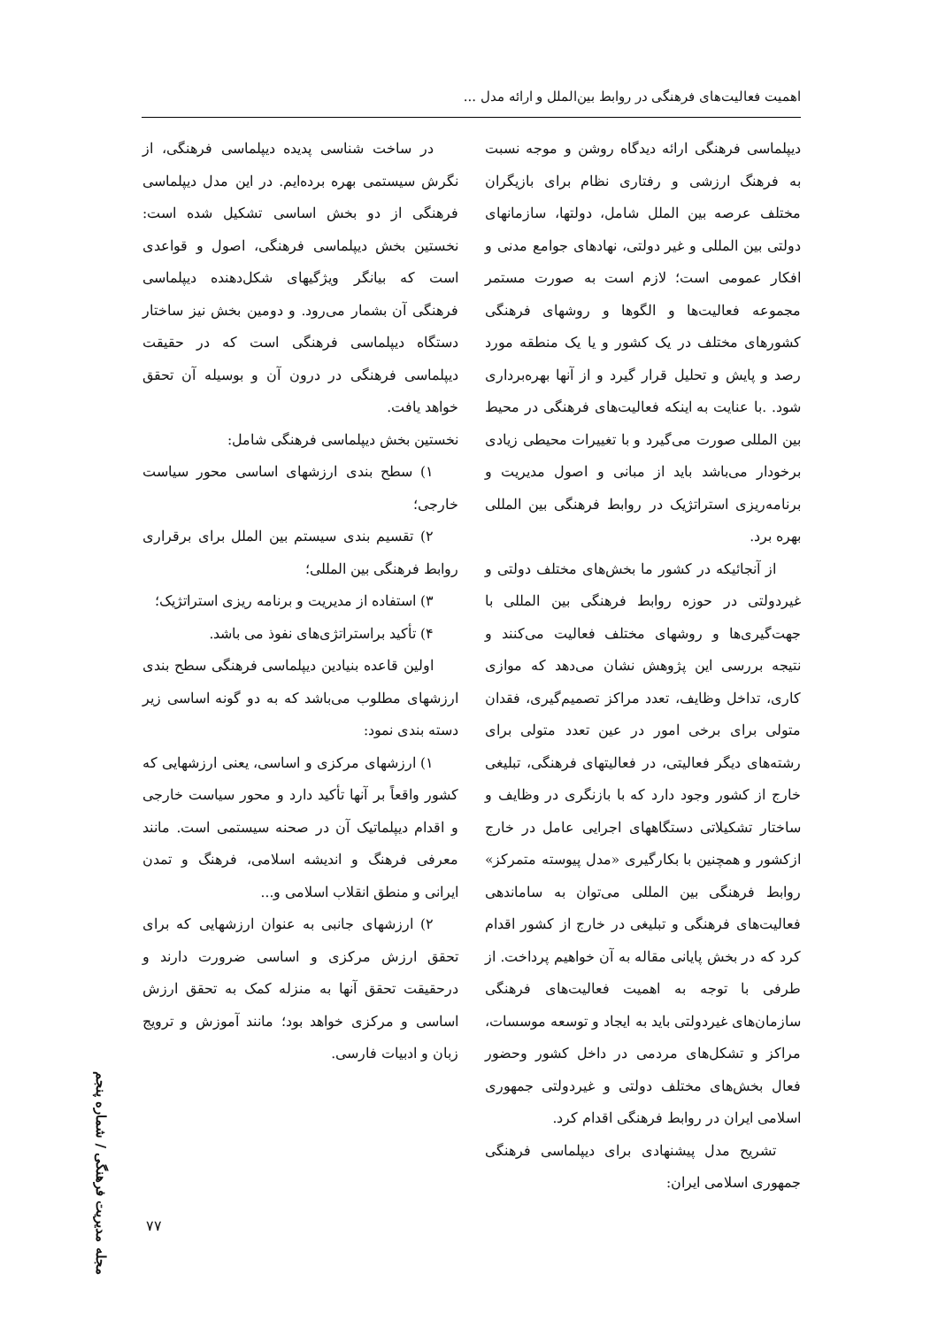اهمیت فعالیت‌های فرهنگی در روابط بین‌الملل و ارائه مدل ...
دیپلماسی فرهنگی ارائه دیدگاه روشن و موجه نسبت به فرهنگ ارزشی و رفتاری نظام برای بازیگران مختلف عرصه بین الملل شامل، دولتها، سازمانهای دولتی بین المللی و غیر دولتی، نهادهای جوامع مدنی و افکار عمومی است؛ لازم است به صورت مستمر مجموعه فعالیت‌ها و الگوها و روشهای فرهنگی کشورهای مختلف در یک کشور و یا یک منطقه مورد رصد و پایش و تحلیل قرار گیرد و از آنها بهره‌برداری شود. .با عنایت به اینکه فعالیت‌های فرهنگی در محیط بین المللی صورت می‌گیرد و با تغییرات محیطی زیادی برخودار می‌باشد باید از مبانی و اصول مدیریت و برنامه‌ریزی استراتژیک در روابط فرهنگی بین المللی بهره برد.
از آنجائیکه در کشور ما بخش‌های مختلف دولتی و غیردولتی در حوزه روابط فرهنگی بین المللی با جهت‌گیری‌ها و روشهای مختلف فعالیت می‌کنند و نتیجه بررسی این پژوهش نشان می‌دهد که موازی کاری، تداخل وظایف، تعدد مراکز تصمیم‌گیری، فقدان متولی برای برخی امور در عین تعدد متولی برای رشته‌های دیگر فعالیتی، در فعالیتهای فرهنگی، تبلیغی خارج از کشور وجود دارد که با بازنگری در وظایف و ساختار تشکیلاتی دستگاههای اجرایی عامل در خارج ازکشور و همچنین با بکارگیری «مدل پیوسته متمرکز» روابط فرهنگی بین المللی می‌توان به ساماندهی فعالیت‌های فرهنگی و تبلیغی در خارج از کشور اقدام کرد که در بخش پایانی مقاله به آن خواهیم پرداخت. از طرفی با توجه به اهمیت فعالیت‌های فرهنگی سازمان‌های غیردولتی باید به ایجاد و توسعه موسسات، مراکز و تشکل‌های مردمی در داخل کشور وحضور فعال بخش‌های مختلف دولتی و غیردولتی جمهوری اسلامی ایران در روابط فرهنگی اقدام کرد.
تشریح مدل پیشنهادی برای دیپلماسی فرهنگی جمهوری اسلامی ایران:
در ساخت شناسی پدیده دیپلماسی فرهنگی، از نگرش سیستمی بهره برده‌ایم. در این مدل دیپلماسی فرهنگی از دو بخش اساسی تشکیل شده است: نخستین بخش دیپلماسی فرهنگی، اصول و قواعدی است که بیانگر ویژگیهای شکل‌دهنده دیپلماسی فرهنگی آن بشمار می‌رود. و دومین بخش نیز ساختار دستگاه دیپلماسی فرهنگی است که در حقیقت دیپلماسی فرهنگی در درون آن و بوسیله آن تحقق خواهد یافت.
نخستین بخش دیپلماسی فرهنگی شامل:
۱) سطح بندی ارزشهای اساسی محور سیاست خارجی؛
۲) تقسیم بندی سیستم بین الملل برای برقراری روابط فرهنگی بین المللی؛
۳) استفاده از مدیریت و برنامه ریزی استراتژیک؛
۴) تأکید براستراتژی‌های نفوذ می باشد.
اولین قاعده بنیادین دیپلماسی فرهنگی سطح بندی ارزشهای مطلوب می‌باشد که به دو گونه اساسی زیر دسته بندی نمود:
۱) ارزشهای مرکزی و اساسی، یعنی ارزشهایی که کشور واقعاً بر آنها تأکید دارد و محور سیاست خارجی و اقدام دیپلماتیک آن در صحنه سیستمی است. مانند معرفی فرهنگ و اندیشه اسلامی، فرهنگ و تمدن ایرانی و منطق انقلاب اسلامی و...
۲) ارزشهای جانبی به عنوان ارزشهایی که برای تحقق ارزش مرکزی و اساسی ضرورت دارند و درحقیقت تحقق آنها به منزله کمک به تحقق ارزش اساسی و مرکزی خواهد بود؛ مانند آموزش و ترویج زبان و ادبیات فارسی.
مجله مدیریت فرهنگی / شماره پنجم
۷۷